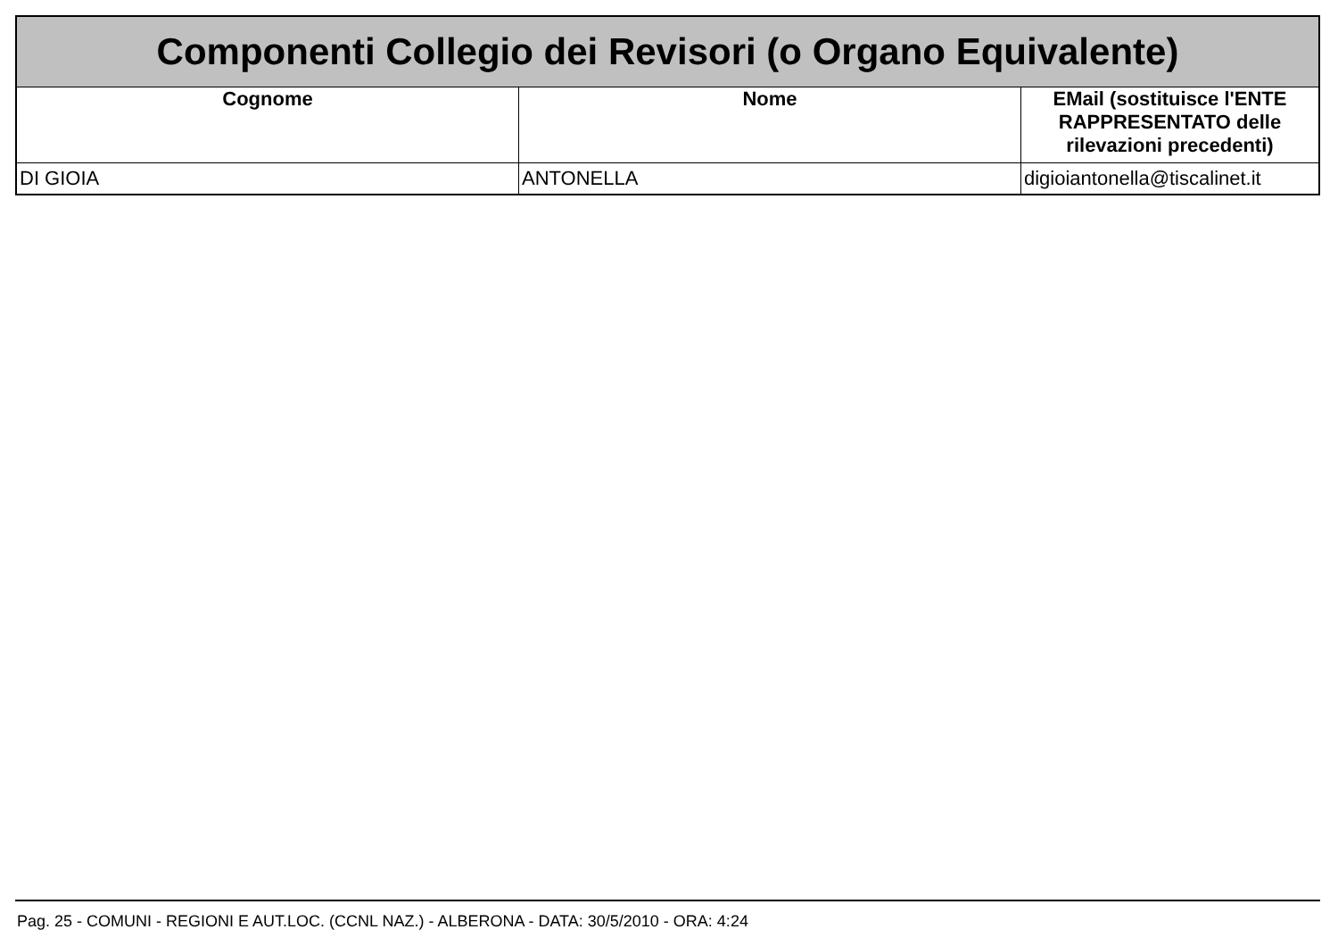| Componenti Collegio dei Revisori (o Organo Equivalente) | | |
| Cognome | Nome | EMail (sostituisce l'ENTE RAPPRESENTATO delle rilevazioni precedenti) |
| DI GIOIA | ANTONELLA | digioiantonella@tiscalinet.it |
Pag. 25 - COMUNI - REGIONI E AUT.LOC. (CCNL NAZ.) - ALBERONA - DATA: 30/5/2010 - ORA: 4:24